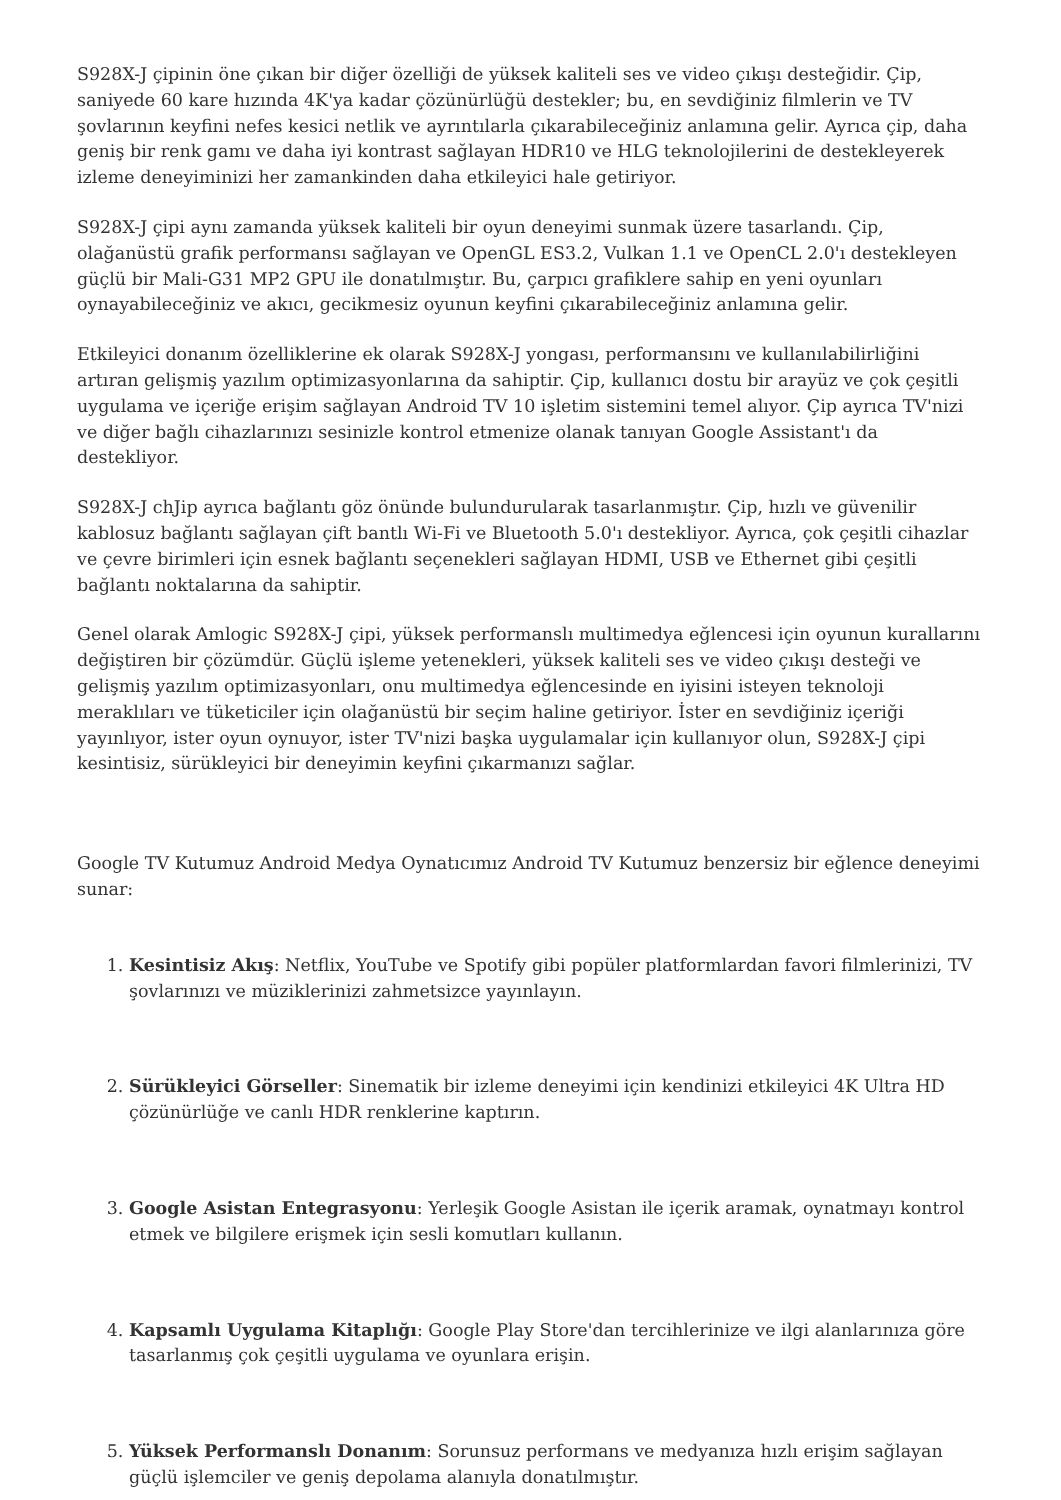S928X-J çipinin öne çıkan bir diğer özelliği de yüksek kaliteli ses ve video çıkışı desteğidir. Çip, saniyede 60 kare hızında 4K'ya kadar çözünürlüğü destekler; bu, en sevdiğiniz filmlerin ve TV şovlarının keyfini nefes kesici netlik ve ayrıntılarla çıkarabileceğiniz anlamına gelir. Ayrıca çip, daha geniş bir renk gamı ve daha iyi kontrast sağlayan HDR10 ve HLG teknolojilerini de destekleyerek izleme deneyiminizi her zamankinden daha etkileyici hale getiriyor.
S928X-J çipi aynı zamanda yüksek kaliteli bir oyun deneyimi sunmak üzere tasarlandı. Çip, olağanüstü grafik performansı sağlayan ve OpenGL ES3.2, Vulkan 1.1 ve OpenCL 2.0'ı destekleyen güçlü bir Mali-G31 MP2 GPU ile donatılmıştır. Bu, çarpıcı grafiklere sahip en yeni oyunları oynayabileceğiniz ve akıcı, gecikmesiz oyunun keyfini çıkarabileceğiniz anlamına gelir.
Etkileyici donanım özelliklerine ek olarak S928X-J yongası, performansını ve kullanılabilirliğini artıran gelişmiş yazılım optimizasyonlarına da sahiptir. Çip, kullanıcı dostu bir arayüz ve çok çeşitli uygulama ve içeriğe erişim sağlayan Android TV 10 işletim sistemini temel alıyor. Çip ayrıca TV'nizi ve diğer bağlı cihazlarınızı sesinizle kontrol etmenize olanak tanıyan Google Assistant'ı da destekliyor.
S928X-J chJip ayrıca bağlantı göz önünde bulundurularak tasarlanmıştır. Çip, hızlı ve güvenilir kablosuz bağlantı sağlayan çift bantlı Wi-Fi ve Bluetooth 5.0'ı destekliyor. Ayrıca, çok çeşitli cihazlar ve çevre birimleri için esnek bağlantı seçenekleri sağlayan HDMI, USB ve Ethernet gibi çeşitli bağlantı noktalarına da sahiptir.
Genel olarak Amlogic S928X-J çipi, yüksek performanslı multimedya eğlencesi için oyunun kurallarını değiştiren bir çözümdür. Güçlü işleme yetenekleri, yüksek kaliteli ses ve video çıkışı desteği ve gelişmiş yazılım optimizasyonları, onu multimedya eğlencesinde en iyisini isteyen teknoloji meraklıları ve tüketiciler için olağanüstü bir seçim haline getiriyor. İster en sevdiğiniz içeriği yayınlıyor, ister oyun oynuyor, ister TV'nizi başka uygulamalar için kullanıyor olun, S928X-J çipi kesintisiz, sürükleyici bir deneyimin keyfini çıkarmanızı sağlar.
Google TV Kutumuz Android Medya Oynatıcımız Android TV Kutumuz benzersiz bir eğlence deneyimi sunar:
1. Kesintisiz Akış: Netflix, YouTube ve Spotify gibi popüler platformlardan favori filmlerinizi, TV şovlarınızı ve müziklerinizi zahmetsizce yayınlayın.
2. Sürükleyici Görseller: Sinematik bir izleme deneyimi için kendinizi etkileyici 4K Ultra HD çözünürlüğe ve canlı HDR renklerine kaptırın.
3. Google Asistan Entegrasyonu: Yerleşik Google Asistan ile içerik aramak, oynatmayı kontrol etmek ve bilgilere erişmek için sesli komutları kullanın.
4. Kapsamlı Uygulama Kitaplığı: Google Play Store'dan tercihlerinize ve ilgi alanlarınıza göre tasarlanmış çok çeşitli uygulama ve oyunlara erişin.
5. Yüksek Performanslı Donanım: Sorunsuz performans ve medyanıza hızlı erişim sağlayan güçlü işlemciler ve geniş depolama alanıyla donatılmıştır.